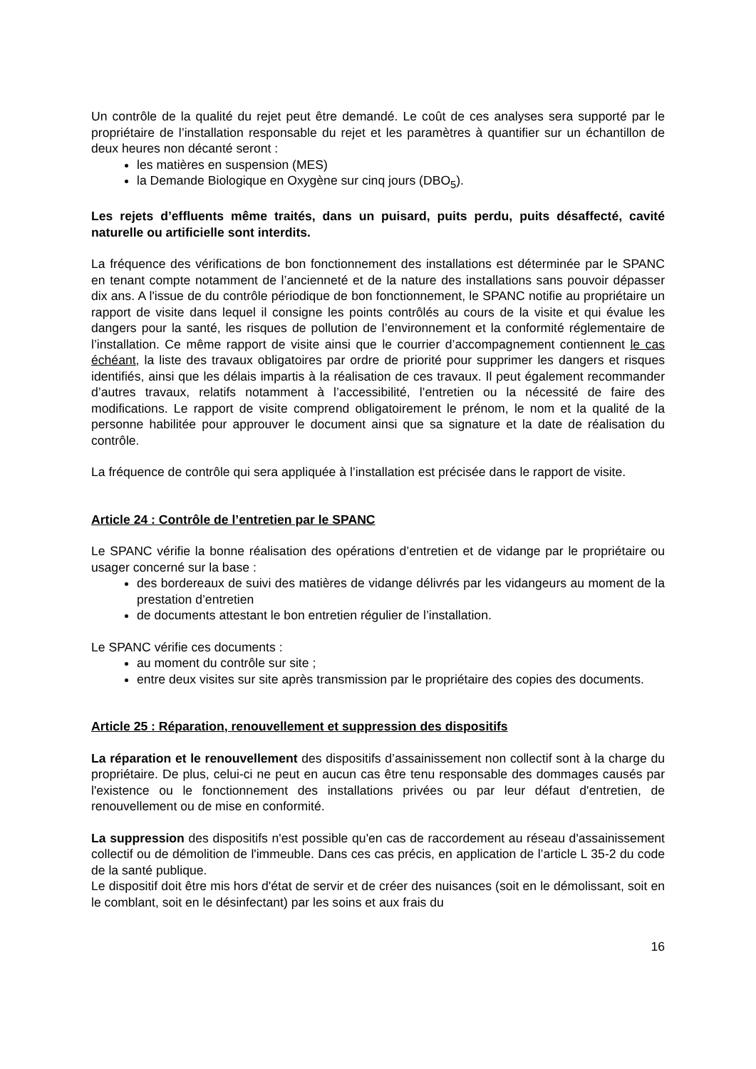Un contrôle de la qualité du rejet peut être demandé. Le coût de ces analyses sera supporté par le propriétaire de l’installation responsable du rejet et les paramètres à quantifier sur un échantillon de deux heures non décanté seront :
les matières en suspension (MES)
la Demande Biologique en Oxygène sur cinq jours (DBO<sub>5</sub>).
Les rejets d’effluents même traités, dans un puisard, puits perdu, puits désaffecté, cavité naturelle ou artificielle sont interdits.
La fréquence des vérifications de bon fonctionnement des installations est déterminée par le SPANC en tenant compte notamment de l’ancienneté et de la nature des installations sans pouvoir dépasser dix ans. A l'issue de du contrôle périodique de bon fonctionnement, le SPANC notifie au propriétaire un rapport de visite dans lequel il consigne les points contrôlés au cours de la visite et qui évalue les dangers pour la santé, les risques de pollution de l’environnement et la conformité réglementaire de l’installation. Ce même rapport de visite ainsi que le courrier d’accompagnement contiennent le cas échéant, la liste des travaux obligatoires par ordre de priorité pour supprimer les dangers et risques identifiés, ainsi que les délais impartis à la réalisation de ces travaux. Il peut également recommander d’autres travaux, relatifs notamment à l’accessibilité, l’entretien ou la nécessité de faire des modifications. Le rapport de visite comprend obligatoirement le prénom, le nom et la qualité de la personne habilitée pour approuver le document ainsi que sa signature et la date de réalisation du contrôle.
La fréquence de contrôle qui sera appliquée à l’installation est précisée dans le rapport de visite.
Article 24 : Contrôle de l’entretien par le SPANC
Le SPANC vérifie la bonne réalisation des opérations d’entretien et de vidange par le propriétaire ou usager concerné sur la base :
des bordereaux de suivi des matières de vidange délivrés par les vidangeurs au moment de la prestation d’entretien
de documents attestant le bon entretien régulier de l’installation.
Le SPANC vérifie ces documents :
au moment du contrôle sur site ;
entre deux visites sur site après transmission par le propriétaire des copies des documents.
Article 25 : Réparation, renouvellement et suppression des dispositifs
La réparation et le renouvellement des dispositifs d’assainissement non collectif sont à la charge du propriétaire. De plus, celui-ci ne peut en aucun cas être tenu responsable des dommages causés par l'existence ou le fonctionnement des installations privées ou par leur défaut d'entretien, de renouvellement ou de mise en conformité.
La suppression des dispositifs n'est possible qu'en cas de raccordement au réseau d'assainissement collectif ou de démolition de l'immeuble. Dans ces cas précis, en application de l’article L 35-2 du code de la santé publique.
Le dispositif doit être mis hors d'état de servir et de créer des nuisances (soit en le démolissant, soit en le comblant, soit en le désinfectant) par les soins et aux frais du
16